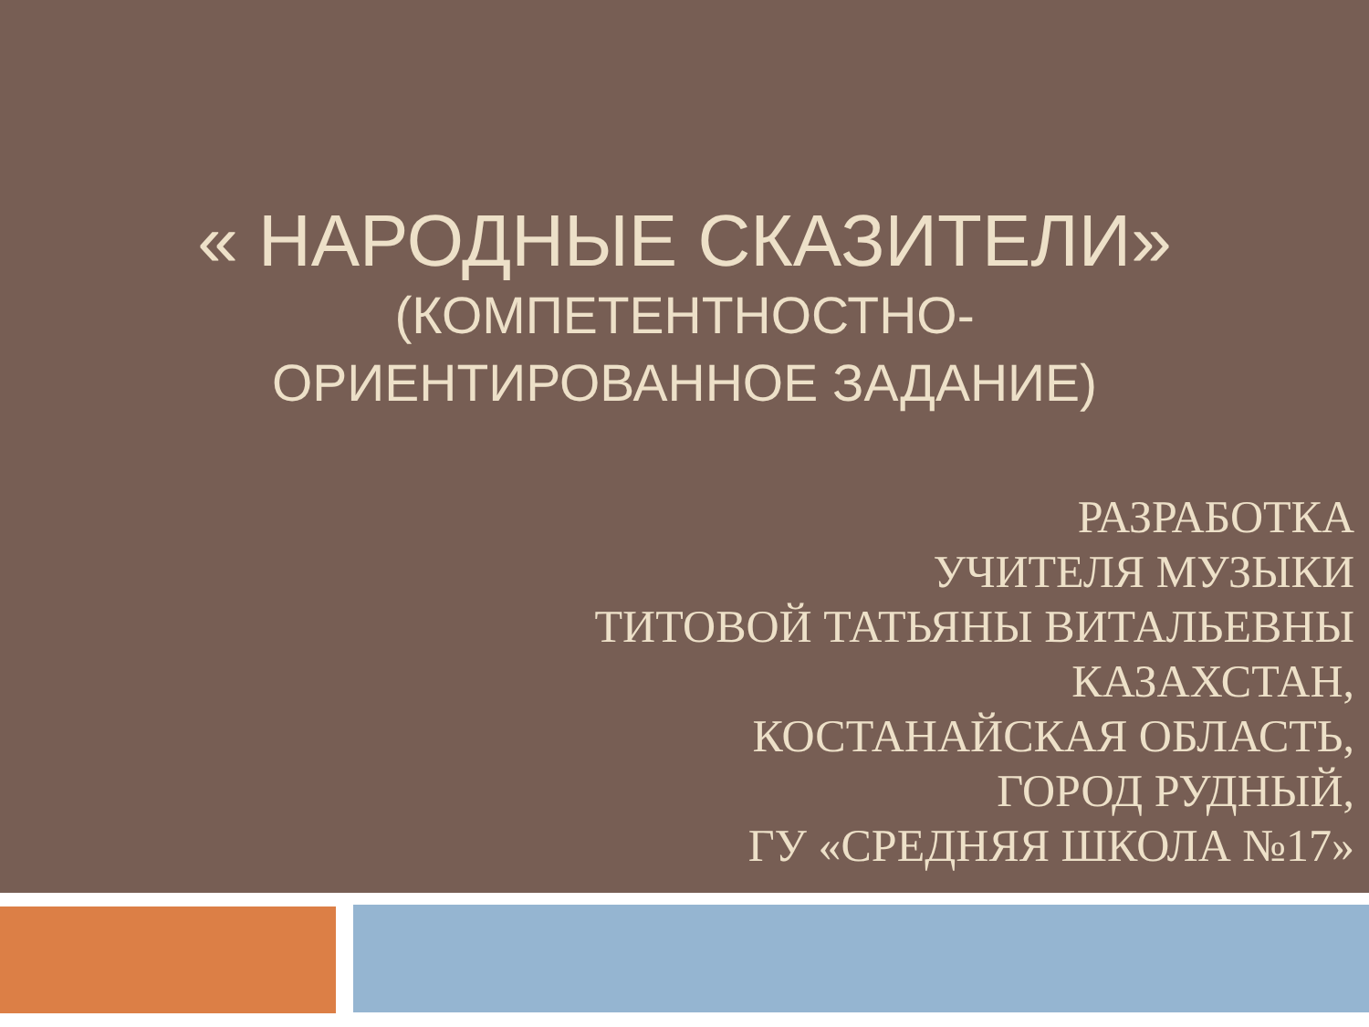« НАРОДНЫЕ СКАЗИТЕЛИ»
(КОМПЕТЕНТНОСТНО-
ОРИЕНТИРОВАННОЕ ЗАДАНИЕ)
РАЗРАБОТКА
УЧИТЕЛЯ МУЗЫКИ
ТИТОВОЙ ТАТЬЯНЫ ВИТАЛЬЕВНЫ
КАЗАХСТАН,
КОСТАНАЙСКАЯ ОБЛАСТЬ,
ГОРОД РУДНЫЙ,
ГУ «СРЕДНЯЯ ШКОЛА №17»